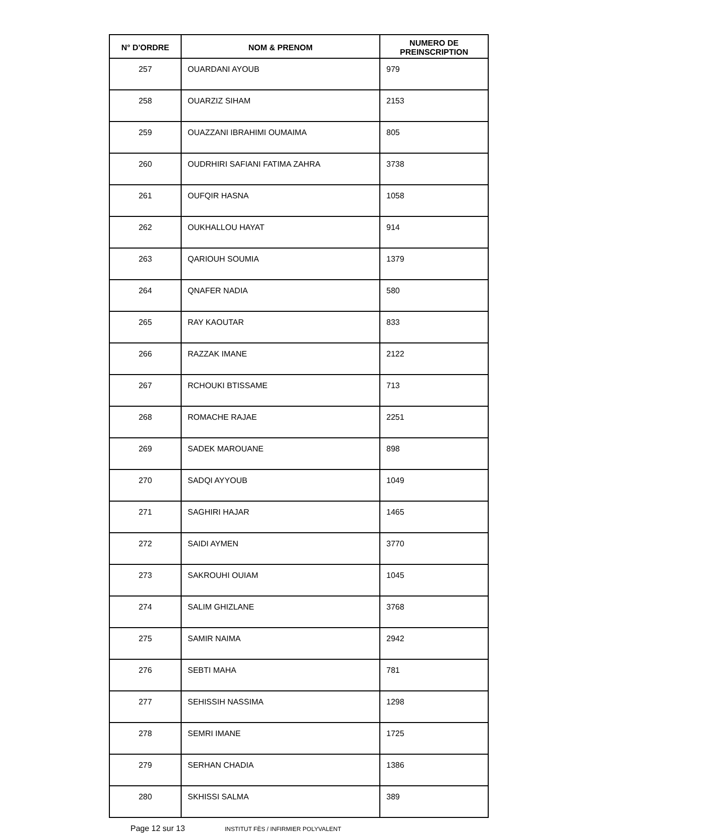| N° D'ORDRE | NOM & PRENOM | NUMERO DE PREINSCRIPTION |
| --- | --- | --- |
| 257 | OUARDANI AYOUB | 979 |
| 258 | OUARZIZ SIHAM | 2153 |
| 259 | OUAZZANI IBRAHIMI OUMAIMA | 805 |
| 260 | OUDRHIRI SAFIANI FATIMA ZAHRA | 3738 |
| 261 | OUFQIR HASNA | 1058 |
| 262 | OUKHALLOU HAYAT | 914 |
| 263 | QARIOUH SOUMIA | 1379 |
| 264 | QNAFER NADIA | 580 |
| 265 | RAY KAOUTAR | 833 |
| 266 | RAZZAK IMANE | 2122 |
| 267 | RCHOUKI BTISSAME | 713 |
| 268 | ROMACHE RAJAE | 2251 |
| 269 | SADEK MAROUANE | 898 |
| 270 | SADQI AYYOUB | 1049 |
| 271 | SAGHIRI HAJAR | 1465 |
| 272 | SAIDI AYMEN | 3770 |
| 273 | SAKROUHI OUIAM | 1045 |
| 274 | SALIM GHIZLANE | 3768 |
| 275 | SAMIR NAIMA | 2942 |
| 276 | SEBTI MAHA | 781 |
| 277 | SEHISSIH NASSIMA | 1298 |
| 278 | SEMRI IMANE | 1725 |
| 279 | SERHAN CHADIA | 1386 |
| 280 | SKHISSI SALMA | 389 |
Page 12 sur 13 INSTITUT FÈS / INFIRMIER POLYVALENT